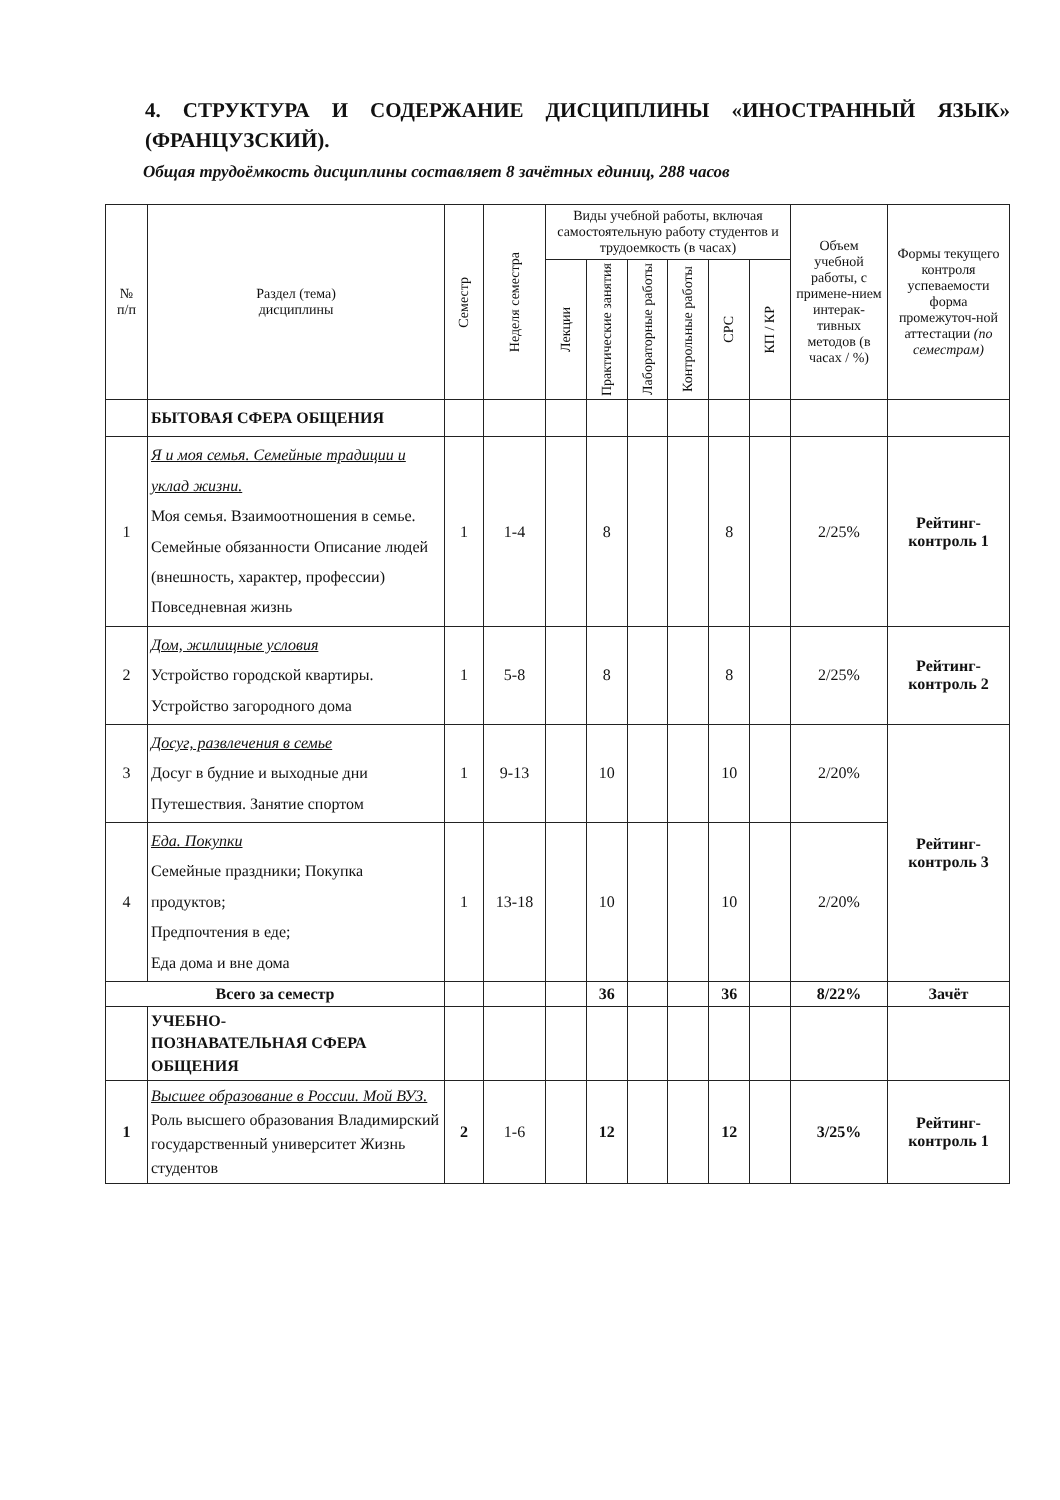4. СТРУКТУРА И СОДЕРЖАНИЕ ДИСЦИПЛИНЫ «ИНОСТРАННЫЙ ЯЗЫК» (ФРАНЦУЗСКИЙ).
Общая трудоёмкость дисциплины составляет 8 зачётных единиц, 288 часов
| № п/п | Раздел (тема) дисциплины | Семестр | Неделя семестра | Виды учебной работы, включая самостоятельную работу студентов и трудоемкость (в часах) | | | | | | Объем учебной работы, с примене-нием интерак-тивных методов (в часах / %) | Формы текущего контроля успеваемости форма промежуточ-ной аттестации (по семестрам) |
| --- | --- | --- | --- | --- | --- | --- | --- | --- | --- | --- | --- |
| | | | | Лекции | Практические занятия | Лабораторные работы | Контрольные работы | СРС | КП / КР | | |
| | БЫТОВАЯ СФЕРА ОБЩЕНИЯ | | | | | | | | | | |
| 1 | Я и моя семья. Семейные традиции и уклад жизни. Моя семья. Взаимоотношения в семье. Семейные обязанности Описание людей (внешность, характер, профессии) Повседневная жизнь | 1 | 1-4 | | 8 | | | 8 | | 2/25% | Рейтинг-контроль 1 |
| 2 | Дом, жилищные условия Устройство городской квартиры. Устройство загородного дома | 1 | 5-8 | | 8 | | | 8 | | 2/25% | Рейтинг-контроль 2 |
| 3 | Досуг, развлечения в семье Досуг в будние и выходные дни Путешествия. Занятие спортом | 1 | 9-13 | | 10 | | | 10 | | 2/20% | Рейтинг-контроль 3 |
| 4 | Еда. Покупки Семейные праздники; Покупка продуктов; Предпочтения в еде; Еда дома и вне дома | 1 | 13-18 | | 10 | | | 10 | | 2/20% | |
| Всего за семестр | | | | | 36 | | | 36 | | 8/22% | Зачёт |
| | УЧЕБНО- ПОЗНАВАТЕЛЬНАЯ СФЕРА ОБЩЕНИЯ | | | | | | | | | | |
| 1 | Высшее образование в России. Мой ВУЗ. Роль высшего образования Владимирский государственный университет Жизнь студентов | 2 | 1-6 | | 12 | | | 12 | | 3/25% | Рейтинг-контроль 1 |